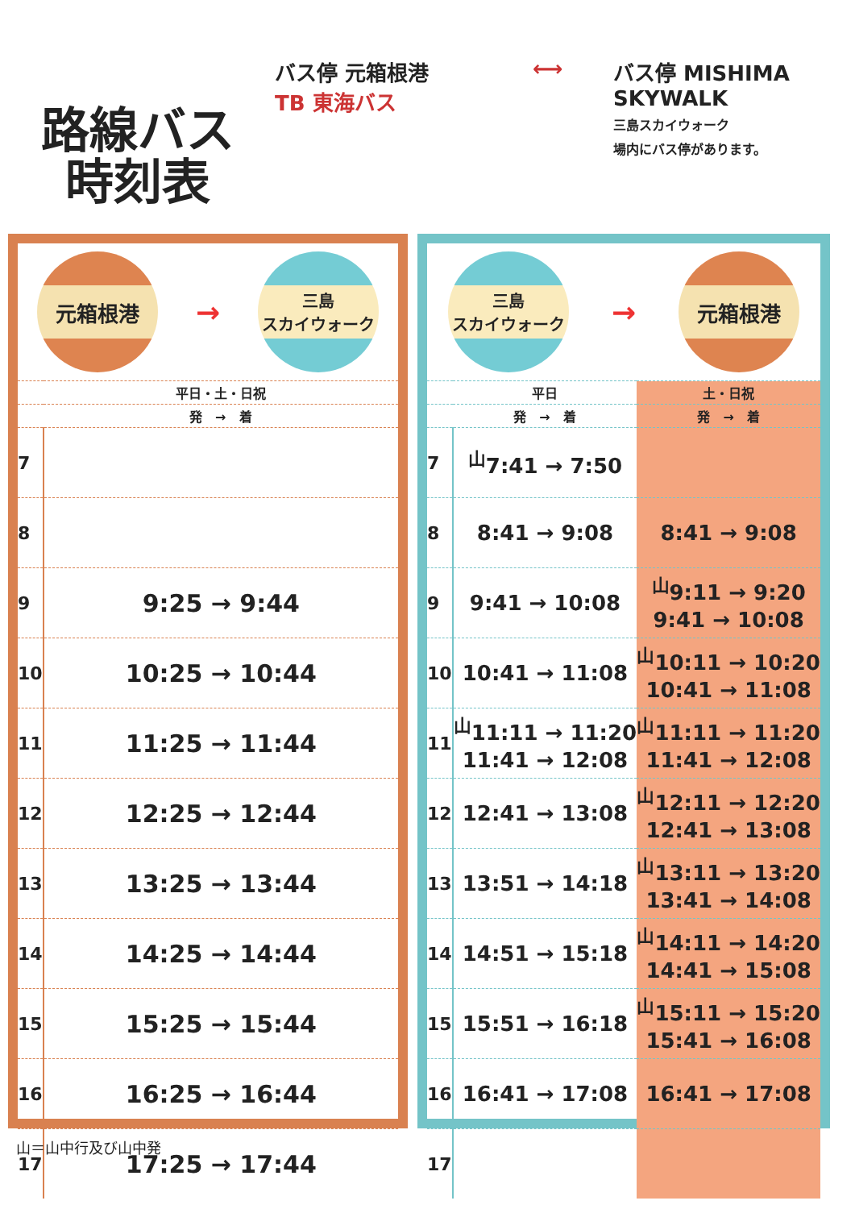路線バス
時刻表
バス停 元箱根港
TB 東海バス
⟷ バス停 MISHIMA SKYWALK
三島スカイウォーク
場内にバス停があります。
元箱根港
→
三島
スカイウォーク
| | 平日・土・日祝 |
| --- | --- |
| | 発 → 着 |
| 7 | |
| 8 | |
| 9 | 9:25 → 9:44 |
| 10 | 10:25 → 10:44 |
| 11 | 11:25 → 11:44 |
| 12 | 12:25 → 12:44 |
| 13 | 13:25 → 13:44 |
| 14 | 14:25 → 14:44 |
| 15 | 15:25 → 15:44 |
| 16 | 16:25 → 16:44 |
| 17 | 17:25 → 17:44 |
三島
スカイウォーク
→
元箱根港
| | 平日 | 土・日祝 |
| --- | --- | --- |
| | 発 → 着 | 発 → 着 |
| 7 | <sup>山</sup>7:41 → 7:50 | |
| 8 | 8:41 → 9:08 | 8:41 → 9:08 |
| 9 | 9:41 → 10:08 | <sup>山</sup>9:11 → 9:20 9:41 → 10:08 |
| 10 | 10:41 → 11:08 | <sup>山</sup>10:11 → 10:20 10:41 → 11:08 |
| 11 | <sup>山</sup>11:11 → 11:20 11:41 → 12:08 | <sup>山</sup>11:11 → 11:20 11:41 → 12:08 |
| 12 | 12:41 → 13:08 | <sup>山</sup>12:11 → 12:20 12:41 → 13:08 |
| 13 | 13:51 → 14:18 | <sup>山</sup>13:11 → 13:20 13:41 → 14:08 |
| 14 | 14:51 → 15:18 | <sup>山</sup>14:11 → 14:20 14:41 → 15:08 |
| 15 | 15:51 → 16:18 | <sup>山</sup>15:11 → 15:20 15:41 → 16:08 |
| 16 | 16:41 → 17:08 | 16:41 → 17:08 |
| 17 | | |
山＝山中行及び山中発